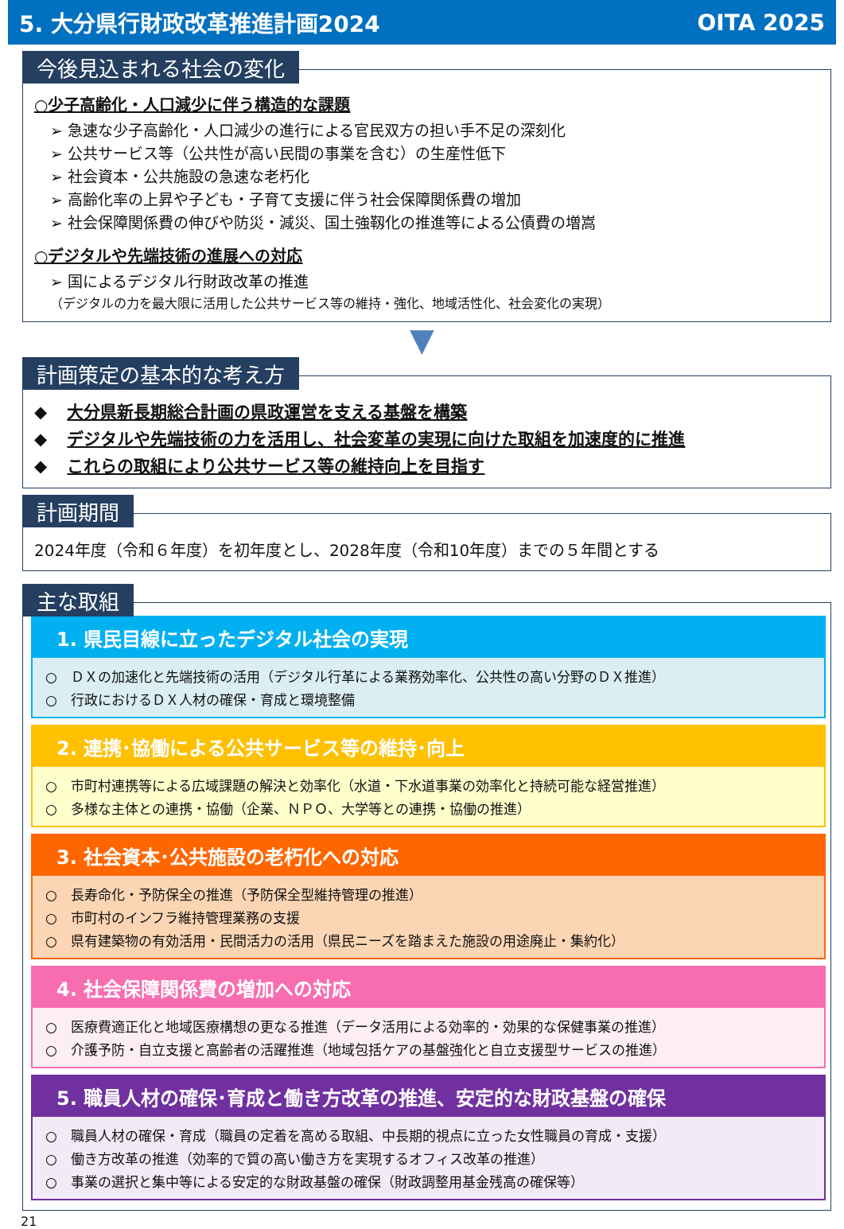5. 大分県行財政改革推進計画2024 OITA 2025
今後見込まれる社会の変化
○少子高齢化・人口減少に伴う構造的な課題
➢ 急速な少子高齢化・人口減少の進行による官民双方の担い手不足の深刻化
➢ 公共サービス等（公共性が高い民間の事業を含む）の生産性低下
➢ 社会資本・公共施設の急速な老朽化
➢ 高齢化率の上昇や子ども・子育て支援に伴う社会保障関係費の増加
➢ 社会保障関係費の伸びや防災・減災、国土強靱化の推進等による公債費の増嵩
○デジタルや先端技術の進展への対応
➢ 国によるデジタル行財政改革の推進
（デジタルの力を最大限に活用した公共サービス等の維持・強化、地域活性化、社会変化の実現）
▼
計画策定の基本的な考え方
◆ 大分県新長期総合計画の県政運営を支える基盤を構築
◆ デジタルや先端技術の力を活用し、社会変革の実現に向けた取組を加速度的に推進
◆ これらの取組により公共サービス等の維持向上を目指す
計画期間
2024年度（令和６年度）を初年度とし、2028年度（令和10年度）までの５年間とする
主な取組
1. 県民目線に立ったデジタル社会の実現
○　ＤＸの加速化と先端技術の活用（デジタル行革による業務効率化、公共性の高い分野のＤＸ推進）
○　行政におけるＤＸ人材の確保・育成と環境整備
2. 連携･協働による公共サービス等の維持･向上
○　市町村連携等による広域課題の解決と効率化（水道・下水道事業の効率化と持続可能な経営推進）
○　多様な主体との連携・協働（企業、ＮＰＯ、大学等との連携・協働の推進）
3. 社会資本･公共施設の老朽化への対応
○　長寿命化・予防保全の推進（予防保全型維持管理の推進）
○　市町村のインフラ維持管理業務の支援
○　県有建築物の有効活用・民間活力の活用（県民ニーズを踏まえた施設の用途廃止・集約化）
4. 社会保障関係費の増加への対応
○　医療費適正化と地域医療構想の更なる推進（データ活用による効率的・効果的な保健事業の推進）
○　介護予防・自立支援と高齢者の活躍推進（地域包括ケアの基盤強化と自立支援型サービスの推進）
5. 職員人材の確保･育成と働き方改革の推進、安定的な財政基盤の確保
○　職員人材の確保・育成（職員の定着を高める取組、中長期的視点に立った女性職員の育成・支援）
○　働き方改革の推進（効率的で質の高い働き方を実現するオフィス改革の推進）
○　事業の選択と集中等による安定的な財政基盤の確保（財政調整用基金残高の確保等）
21